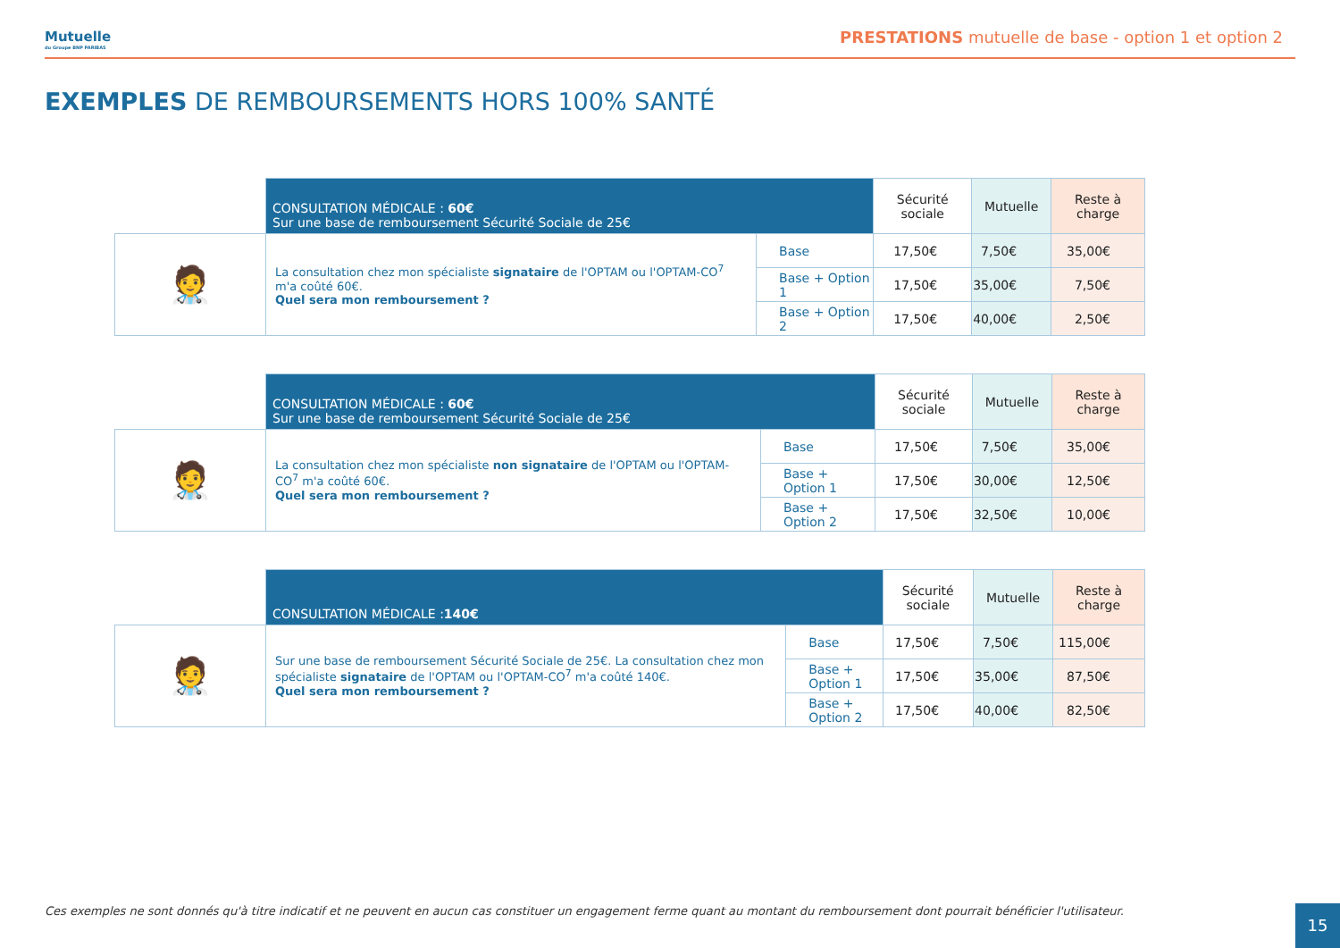Mutuelle
du Groupe BNP PARIBAS
PRESTATIONS mutuelle de base - option 1 et option 2
EXEMPLES DE REMBOURSEMENTS HORS 100% SANTÉ
| | CONSULTATION MÉDICALE : 60€ Sur une base de remboursement Sécurité Sociale de 25€ | | Sécurité sociale | Mutuelle | Reste à charge |
| 🧑‍⚕️ | La consultation chez mon spécialiste signataire de l'OPTAM ou l'OPTAM-CO<sup>7</sup> m'a coûté 60€. Quel sera mon remboursement ? | Base | 17,50€ | 7,50€ | 35,00€ |
| | | Base + Option 1 | 17,50€ | 35,00€ | 7,50€ |
| | | Base + Option 2 | 17,50€ | 40,00€ | 2,50€ |
| | CONSULTATION MÉDICALE : 60€ Sur une base de remboursement Sécurité Sociale de 25€ | | Sécurité sociale | Mutuelle | Reste à charge |
| 🧑‍⚕️ | La consultation chez mon spécialiste non signataire de l'OPTAM ou l'OPTAM-CO<sup>7</sup> m'a coûté 60€. Quel sera mon remboursement ? | Base | 17,50€ | 7,50€ | 35,00€ |
| | | Base + Option 1 | 17,50€ | 30,00€ | 12,50€ |
| | | Base + Option 2 | 17,50€ | 32,50€ | 10,00€ |
| | CONSULTATION MÉDICALE : 140€ | | Sécurité sociale | Mutuelle | Reste à charge |
| 🧑‍⚕️ | Sur une base de remboursement Sécurité Sociale de 25€. La consultation chez mon spécialiste signataire de l'OPTAM ou l'OPTAM-CO<sup>7</sup> m'a coûté 140€. Quel sera mon remboursement ? | Base | 17,50€ | 7,50€ | 115,00€ |
| | | Base + Option 1 | 17,50€ | 35,00€ | 87,50€ |
| | | Base + Option 2 | 17,50€ | 40,00€ | 82,50€ |
Ces exemples ne sont donnés qu'à titre indicatif et ne peuvent en aucun cas constituer un engagement ferme quant au montant du remboursement dont pourrait bénéficier l'utilisateur.
15